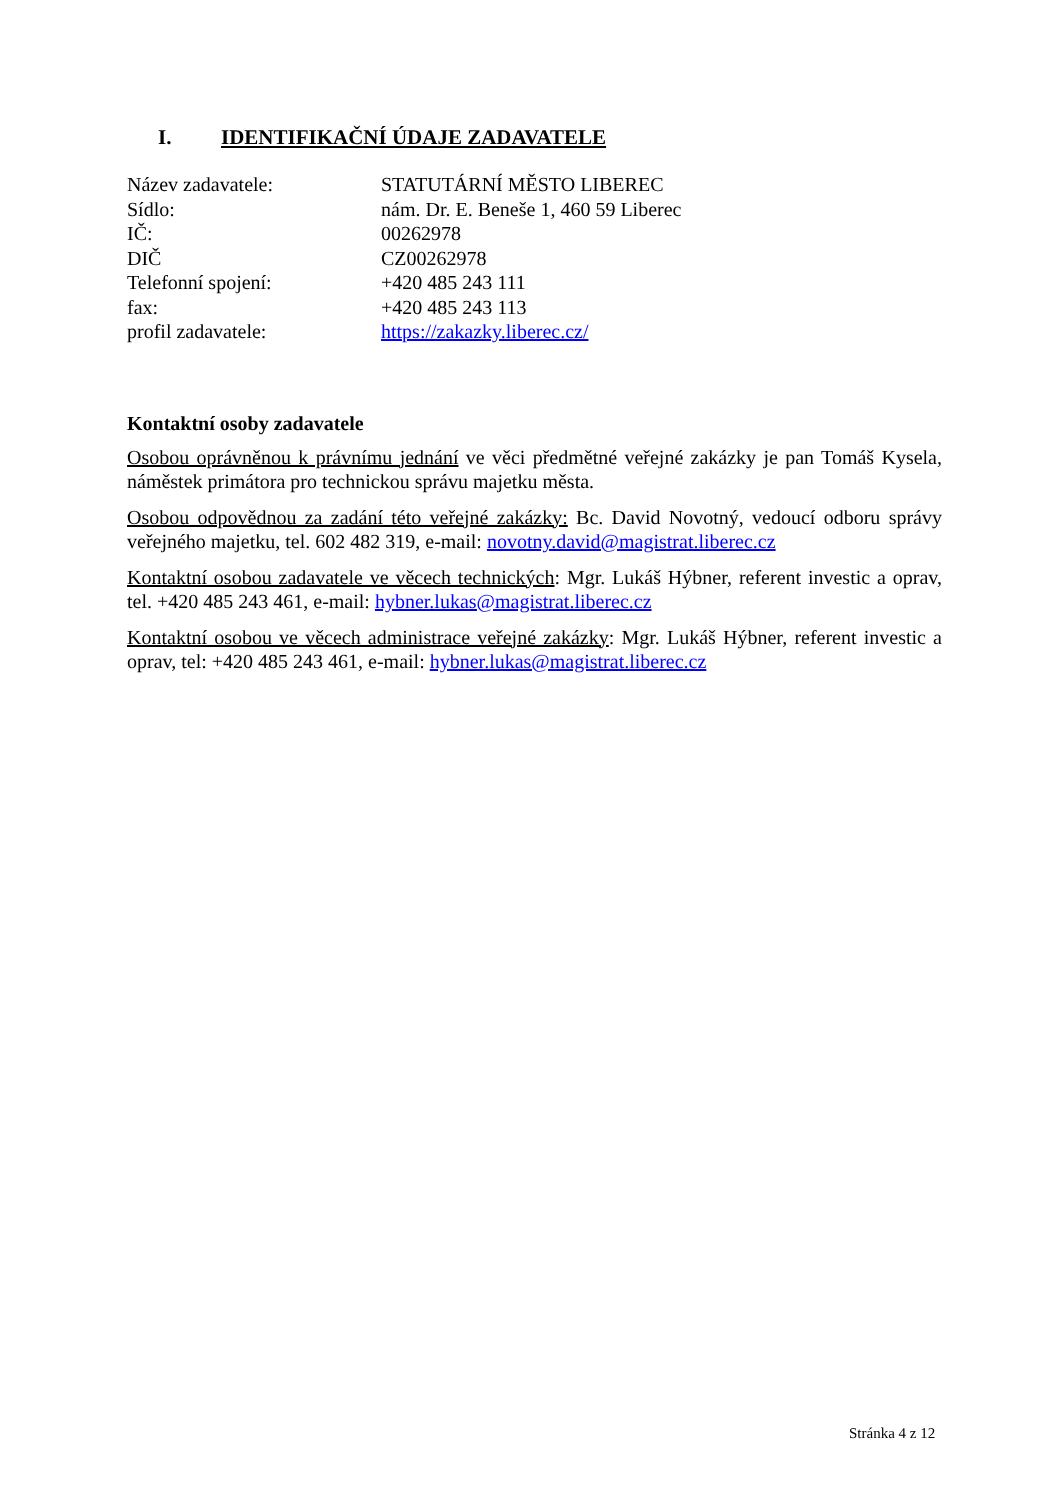I. IDENTIFIKAČNÍ ÚDAJE ZADAVATELE
| Název zadavatele: | STATUTÁRNÍ MĚSTO LIBEREC |
| Sídlo: | nám. Dr. E. Beneše 1, 460 59 Liberec |
| IČ: | 00262978 |
| DIČ | CZ00262978 |
| Telefonní spojení: | +420 485 243 111 |
| fax: | +420 485 243 113 |
| profil zadavatele: | https://zakazky.liberec.cz/ |
Kontaktní osoby zadavatele
Osobou oprávněnou k právnímu jednání ve věci předmětné veřejné zakázky je pan Tomáš Kysela, náměstek primátora pro technickou správu majetku města.
Osobou odpovědnou za zadání této veřejné zakázky: Bc. David Novotný, vedoucí odboru správy veřejného majetku, tel. 602 482 319, e-mail: novotny.david@magistrat.liberec.cz
Kontaktní osobou zadavatele ve věcech technických: Mgr. Lukáš Hýbner, referent investic a oprav, tel. +420 485 243 461, e-mail: hybner.lukas@magistrat.liberec.cz
Kontaktní osobou ve věcech administrace veřejné zakázky: Mgr. Lukáš Hýbner, referent investic a oprav, tel: +420 485 243 461, e-mail: hybner.lukas@magistrat.liberec.cz
Stránka 4 z 12